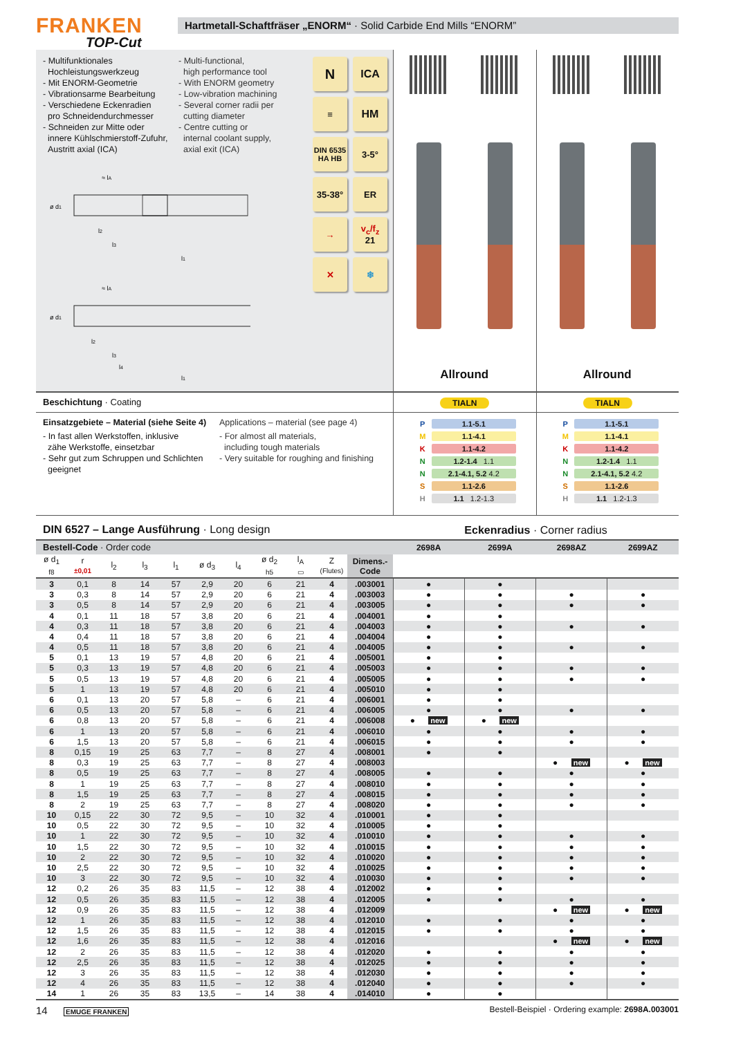FRANKEN
TOP-Cut
Hartmetall-Schaftfräser „ENORM“ · Solid Carbide End Mills “ENORM”
- Multifunktionales
Hochleistungswerkzeug
- Mit ENORM-Geometrie
- Vibrationsarme Bearbeitung
- Verschiedene Eckenradien
pro Schneidendurchmesser
- Schneiden zur Mitte oder
innere Kühlschmierstoff-Zufuhr,
Austritt axial (ICA)
- Multi-functional,
high performance tool
- With ENORM geometry
- Low-vibration machining
- Several corner radii per
cutting diameter
- Centre cutting or
internal coolant supply,
axial exit (ICA)
N
ICA
≡
HM
DIN 6535
HA HB
3-5°
35-38°
ER
→
v<sub>c</sub>/f<sub>z</sub>
21
✕
❄
≈ lA
ø d1
l2
l3
l1
≈ lA
ø d1
l2
l3
l4
l1
Allround Allround
Beschichtung · Coating TIALN TIALN
Einsatzgebiete – Material (siehe Seite 4)
- In fast allen Werkstoffen, inklusive
zähe Werkstoffe, einsetzbar
- Sehr gut zum Schruppen und Schlichten
geeignet
Applications – material (see page 4)
- For almost all materials,
including tough materials
- Very suitable for roughing and finishing
| P | 1.1-5.1 |
| M | 1.1-4.1 |
| K | 1.1-4.2 |
| N | 1.2-1.4 1.1 |
| N | 2.1-4.1, 5.2 4.2 |
| S | 1.1-2.6 |
| H | 1.1 1.2-1.3 |
| P | 1.1-5.1 |
| M | 1.1-4.1 |
| K | 1.1-4.2 |
| N | 1.2-1.4 1.1 |
| N | 2.1-4.1, 5.2 4.2 |
| S | 1.1-2.6 |
| H | 1.1 1.2-1.3 |
| DIN 6527 – Lange Ausführung · Long design | | | | | | | | | | | Eckenradius · Corner radius | | | |
| --- | --- | --- | --- | --- | --- | --- | --- | --- | --- | --- | --- | --- | --- | --- |
| Bestell-Code · Order code | | | | | | | | | | | 2698A | 2699A | 2698AZ | 2699AZ |
| ø d<sub>1</sub> f8 | r ±0,01 | l<sub>2</sub> | l<sub>3</sub> | l<sub>1</sub> | ø d<sub>3</sub> | l<sub>4</sub> | ø d<sub>2</sub> h5 | l<sub>A</sub> ▭ | Z (Flutes) | Dimens.- Code | | | | |
| 3 | 0,1 | 8 | 14 | 57 | 2,9 | 20 | 6 | 21 | 4 | .003001 | ● | ● | | |
| 3 | 0,3 | 8 | 14 | 57 | 2,9 | 20 | 6 | 21 | 4 | .003003 | ● | ● | ● | ● |
| 3 | 0,5 | 8 | 14 | 57 | 2,9 | 20 | 6 | 21 | 4 | .003005 | ● | ● | ● | ● |
| 4 | 0,1 | 11 | 18 | 57 | 3,8 | 20 | 6 | 21 | 4 | .004001 | ● | ● | | |
| 4 | 0,3 | 11 | 18 | 57 | 3,8 | 20 | 6 | 21 | 4 | .004003 | ● | ● | ● | ● |
| 4 | 0,4 | 11 | 18 | 57 | 3,8 | 20 | 6 | 21 | 4 | .004004 | ● | ● | | |
| 4 | 0,5 | 11 | 18 | 57 | 3,8 | 20 | 6 | 21 | 4 | .004005 | ● | ● | ● | ● |
| 5 | 0,1 | 13 | 19 | 57 | 4,8 | 20 | 6 | 21 | 4 | .005001 | ● | ● | | |
| 5 | 0,3 | 13 | 19 | 57 | 4,8 | 20 | 6 | 21 | 4 | .005003 | ● | ● | ● | ● |
| 5 | 0,5 | 13 | 19 | 57 | 4,8 | 20 | 6 | 21 | 4 | .005005 | ● | ● | ● | ● |
| 5 | 1 | 13 | 19 | 57 | 4,8 | 20 | 6 | 21 | 4 | .005010 | ● | ● | | |
| 6 | 0,1 | 13 | 20 | 57 | 5,8 | – | 6 | 21 | 4 | .006001 | ● | ● | | |
| 6 | 0,5 | 13 | 20 | 57 | 5,8 | – | 6 | 21 | 4 | .006005 | ● | ● | ● | ● |
| 6 | 0,8 | 13 | 20 | 57 | 5,8 | – | 6 | 21 | 4 | .006008 | ● new | ● new | | |
| 6 | 1 | 13 | 20 | 57 | 5,8 | – | 6 | 21 | 4 | .006010 | ● | ● | ● | ● |
| 6 | 1,5 | 13 | 20 | 57 | 5,8 | – | 6 | 21 | 4 | .006015 | ● | ● | ● | ● |
| 8 | 0,15 | 19 | 25 | 63 | 7,7 | – | 8 | 27 | 4 | .008001 | ● | ● | | |
| 8 | 0,3 | 19 | 25 | 63 | 7,7 | – | 8 | 27 | 4 | .008003 | | | ● new | ● new |
| 8 | 0,5 | 19 | 25 | 63 | 7,7 | – | 8 | 27 | 4 | .008005 | ● | ● | ● | ● |
| 8 | 1 | 19 | 25 | 63 | 7,7 | – | 8 | 27 | 4 | .008010 | ● | ● | ● | ● |
| 8 | 1,5 | 19 | 25 | 63 | 7,7 | – | 8 | 27 | 4 | .008015 | ● | ● | ● | ● |
| 8 | 2 | 19 | 25 | 63 | 7,7 | – | 8 | 27 | 4 | .008020 | ● | ● | ● | ● |
| 10 | 0,15 | 22 | 30 | 72 | 9,5 | – | 10 | 32 | 4 | .010001 | ● | ● | | |
| 10 | 0,5 | 22 | 30 | 72 | 9,5 | – | 10 | 32 | 4 | .010005 | ● | ● | | |
| 10 | 1 | 22 | 30 | 72 | 9,5 | – | 10 | 32 | 4 | .010010 | ● | ● | ● | ● |
| 10 | 1,5 | 22 | 30 | 72 | 9,5 | – | 10 | 32 | 4 | .010015 | ● | ● | ● | ● |
| 10 | 2 | 22 | 30 | 72 | 9,5 | – | 10 | 32 | 4 | .010020 | ● | ● | ● | ● |
| 10 | 2,5 | 22 | 30 | 72 | 9,5 | – | 10 | 32 | 4 | .010025 | ● | ● | ● | ● |
| 10 | 3 | 22 | 30 | 72 | 9,5 | – | 10 | 32 | 4 | .010030 | ● | ● | ● | ● |
| 12 | 0,2 | 26 | 35 | 83 | 11,5 | – | 12 | 38 | 4 | .012002 | ● | ● | | |
| 12 | 0,5 | 26 | 35 | 83 | 11,5 | – | 12 | 38 | 4 | .012005 | ● | ● | ● | ● |
| 12 | 0,9 | 26 | 35 | 83 | 11,5 | – | 12 | 38 | 4 | .012009 | | | ● new | ● new |
| 12 | 1 | 26 | 35 | 83 | 11,5 | – | 12 | 38 | 4 | .012010 | ● | ● | ● | ● |
| 12 | 1,5 | 26 | 35 | 83 | 11,5 | – | 12 | 38 | 4 | .012015 | ● | ● | ● | ● |
| 12 | 1,6 | 26 | 35 | 83 | 11,5 | – | 12 | 38 | 4 | .012016 | | | ● new | ● new |
| 12 | 2 | 26 | 35 | 83 | 11,5 | – | 12 | 38 | 4 | .012020 | ● | ● | ● | ● |
| 12 | 2,5 | 26 | 35 | 83 | 11,5 | – | 12 | 38 | 4 | .012025 | ● | ● | ● | ● |
| 12 | 3 | 26 | 35 | 83 | 11,5 | – | 12 | 38 | 4 | .012030 | ● | ● | ● | ● |
| 12 | 4 | 26 | 35 | 83 | 11,5 | – | 12 | 38 | 4 | .012040 | ● | ● | ● | ● |
| 14 | 1 | 26 | 35 | 83 | 13,5 | – | 14 | 38 | 4 | .014010 | ● | ● | | |
14 EMUGE FRANKEN
Bestell-Beispiel · Ordering example: 2698A.003001